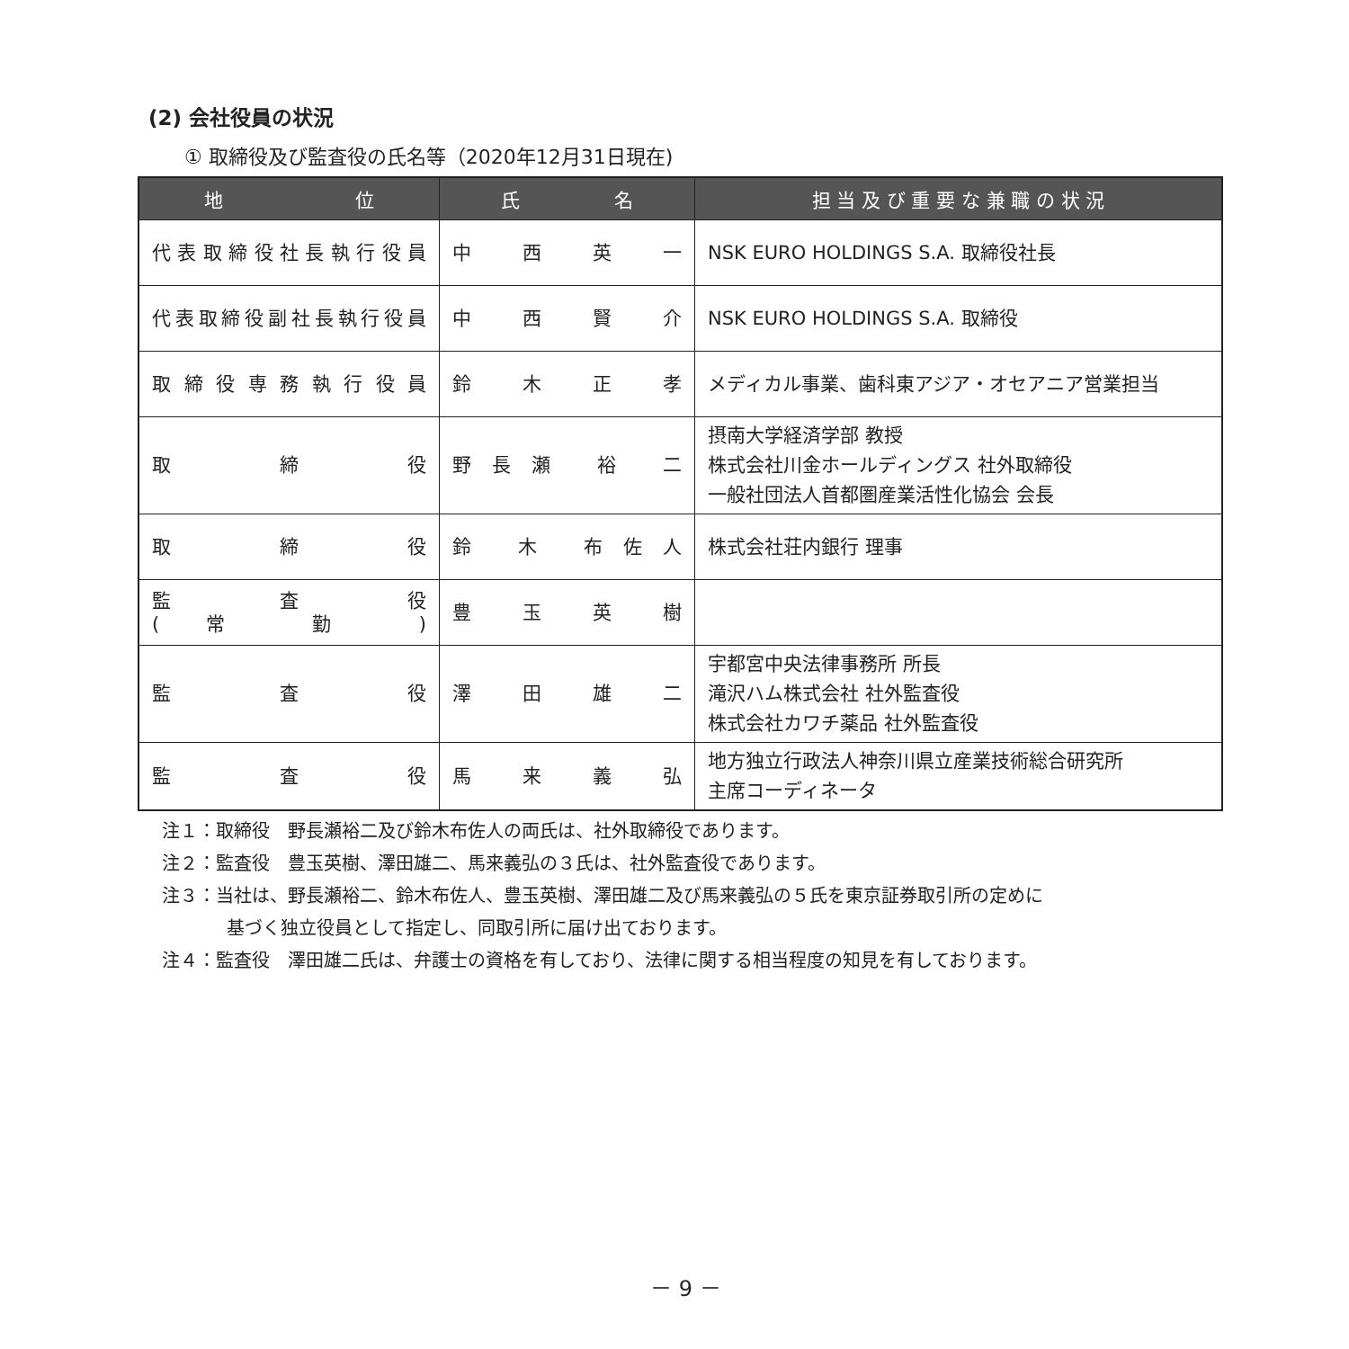(2) 会社役員の状況
① 取締役及び監査役の氏名等（2020年12月31日現在)
| 地 位 | 氏 名 | 担 当 及 び 重 要 な 兼 職 の 状 況 |
| --- | --- | --- |
| 代表取締役社長執行役員 | 中 西 英 一 | NSK EURO HOLDINGS S.A. 取締役社長 |
| 代表取締役副社長執行役員 | 中 西 賢 介 | NSK EURO HOLDINGS S.A. 取締役 |
| 取締役専務執行役員 | 鈴 木 正 孝 | メディカル事業、歯科東アジア・オセアニア営業担当 |
| 取 締 役 | 野長瀬 裕 二 | 摂南大学経済学部 教授 株式会社川金ホールディングス 社外取締役 一般社団法人首都圏産業活性化協会 会長 |
| 取 締 役 | 鈴 木 布佐人 | 株式会社荘内銀行 理事 |
| 監 査 役 ( 常 勤 ) | 豊 玉 英 樹 | |
| 監 査 役 | 澤 田 雄 二 | 宇都宮中央法律事務所 所長 滝沢ハム株式会社 社外監査役 株式会社カワチ薬品 社外監査役 |
| 監 査 役 | 馬 来 義 弘 | 地方独立行政法人神奈川県立産業技術総合研究所 主席コーディネータ |
注１：取締役　野長瀬裕二及び鈴木布佐人の両氏は、社外取締役であります。
注２：監査役　豊玉英樹、澤田雄二、馬来義弘の３氏は、社外監査役であります。
注３：当社は、野長瀬裕二、鈴木布佐人、豊玉英樹、澤田雄二及び馬来義弘の５氏を東京証券取引所の定めに
基づく独立役員として指定し、同取引所に届け出ております。
注４：監査役　澤田雄二氏は、弁護士の資格を有しており、法律に関する相当程度の知見を有しております。
－ 9 －